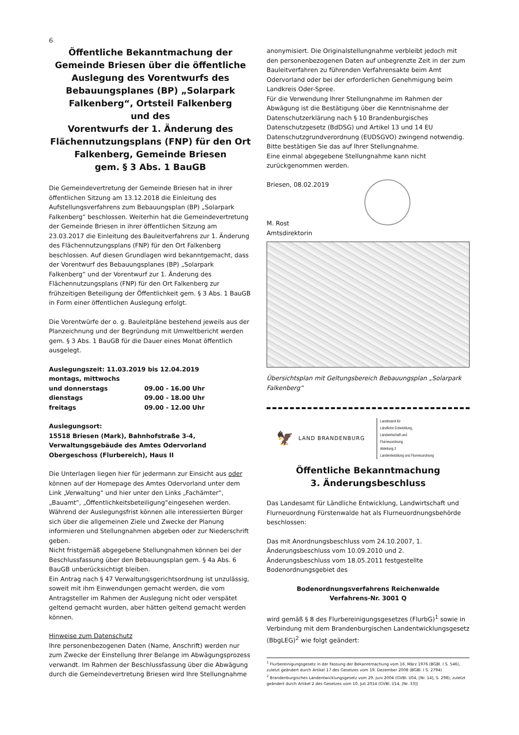6
Öffentliche Bekanntmachung der Gemeinde Briesen über die öffentliche Auslegung des Vorentwurfs des Bebauungsplanes (BP) „Solarpark Falkenberg“, Ortsteil Falkenberg
und des
Vorentwurfs der 1. Änderung des Flächennutzungsplans (FNP) für den Ort Falkenberg, Gemeinde Briesen
gem. § 3 Abs. 1 BauGB
Die Gemeindevertretung der Gemeinde Briesen hat in ihrer öffentlichen Sitzung am 13.12.2018 die Einleitung des Aufstellungsverfahrens zum Bebauungsplan (BP) „Solarpark Falkenberg“ beschlossen. Weiterhin hat die Gemeindevertretung der Gemeinde Briesen in ihrer öffentlichen Sitzung am 23.03.2017 die Einleitung des Bauleitverfahrens zur 1. Änderung des Flächennutzungsplans (FNP) für den Ort Falkenberg beschlossen. Auf diesen Grundlagen wird bekanntgemacht, dass der Vorentwurf des Bebauungsplanes (BP) „Solarpark Falkenberg“ und der Vorentwurf zur 1. Änderung des Flächennutzungsplans (FNP) für den Ort Falkenberg zur frühzeitigen Beteiligung der Öffentlichkeit gem. § 3 Abs. 1 BauGB in Form einer öffentlichen Auslegung erfolgt.
Die Vorentwürfe der o. g. Bauleitpläne bestehend jeweils aus der Planzeichnung und der Begründung mit Umweltbericht werden gem. § 3 Abs. 1 BauGB für die Dauer eines Monat öffentlich ausgelegt.
Auslegungszeit: 11.03.2019 bis 12.04.2019
| montags, mittwochs | |
| und donnerstags | 09.00 - 16.00 Uhr |
| dienstags | 09.00 - 18.00 Uhr |
| freitags | 09.00 - 12.00 Uhr |
Auslegungsort:
15518 Briesen (Mark), Bahnhofstraße 3-4,
Verwaltungsgebäude des Amtes Odervorland
Obergeschoss (Flurbereich), Haus II
Die Unterlagen liegen hier für jedermann zur Einsicht aus oder können auf der Homepage des Amtes Odervorland unter dem Link „Verwaltung“ und hier unter den Links „Fachämter“, „Bauamt“, „Öffentlichkeitsbeteiligung“eingesehen werden.
Während der Auslegungsfrist können alle interessierten Bürger sich über die allgemeinen Ziele und Zwecke der Planung informieren und Stellungnahmen abgeben oder zur Niederschrift geben.
Nicht fristgemäß abgegebene Stellungnahmen können bei der Beschlussfassung über den Bebauungsplan gem. § 4a Abs. 6 BauGB unberücksichtigt bleiben.
Ein Antrag nach § 47 Verwaltungsgerichtsordnung ist unzulässig, soweit mit ihm Einwendungen gemacht werden, die vom Antragsteller im Rahmen der Auslegung nicht oder verspätet geltend gemacht wurden, aber hätten geltend gemacht werden können.
Hinweise zum Datenschutz
Ihre personenbezogenen Daten (Name, Anschrift) werden nur zum Zwecke der Einstellung Ihrer Belange im Abwägungsprozess verwandt. Im Rahmen der Beschlussfassung über die Abwägung durch die Gemeindevertretung Briesen wird Ihre Stellungnahme
anonymisiert. Die Originalstellungnahme verbleibt jedoch mit den personenbezogenen Daten auf unbegrenzte Zeit in der zum Bauleitverfahren zu führenden Verfahrensakte beim Amt Odervorland oder bei der erforderlichen Genehmigung beim Landkreis Oder-Spree.
Für die Verwendung Ihrer Stellungnahme im Rahmen der Abwägung ist die Bestätigung über die Kenntnisnahme der Datenschutzerklärung nach § 10 Brandenburgisches Datenschutzgesetz (BdDSG) und Artikel 13 und 14 EU Datenschutzgrundverordnung (EUDSGVO) zwingend notwendig.
Bitte bestätigen Sie das auf Ihrer Stellungnahme.
Eine einmal abgegebene Stellungnahme kann nicht zurückgenommen werden.
Briesen, 08.02.2019
M. Rost
Amtsdirektorin
Übersichtsplan mit Geltungsbereich Bebauungsplan „Solarpark Falkenberg“
🦅 LAND BRANDENBURG Landesamt für
Ländliche Entwicklung,
Landwirtschaft und
Flurneuordnung
Abteilung 2
Landentwicklung und Flurneuordnung
Öffentliche Bekanntmachung
3. Änderungsbeschluss
Das Landesamt für Ländliche Entwicklung, Landwirtschaft und Flurneuordnung Fürstenwalde hat als Flurneuordnungsbehörde beschlossen:
Das mit Anordnungsbeschluss vom 24.10.2007, 1. Änderungsbeschluss vom 10.09.2010 und 2. Änderungsbeschluss vom 18.05.2011 festgestellte Bodenordnungsgebiet des
Bodenordnungsverfahrens Reichenwalde
Verfahrens-Nr. 3001 Q
wird gemäß § 8 des Flurbereinigungsgesetzes (FlurbG)<sup>1</sup> sowie in Verbindung mit dem Brandenburgischen Landentwicklungsgesetz (BbgLEG)<sup>2</sup> wie folgt geändert:
<sup>1</sup> Flurbereinigungsgesetz in der Fassung der Bekanntmachung vom 16. März 1976 (BGBl. I S. 546), zuletzt geändert durch Artikel 17 des Gesetzes vom 19. Dezember 2008 (BGBl. I S. 2794)
<sup>2</sup> Brandenburgisches Landentwicklungsgesetz vom 29. Juni 2004 (GVBl. I/04, [Nr. 14], S. 298), zuletzt geändert durch Artikel 2 des Gesetzes vom 10. Juli 2014 (GVBl. I/14, [Nr. 33])